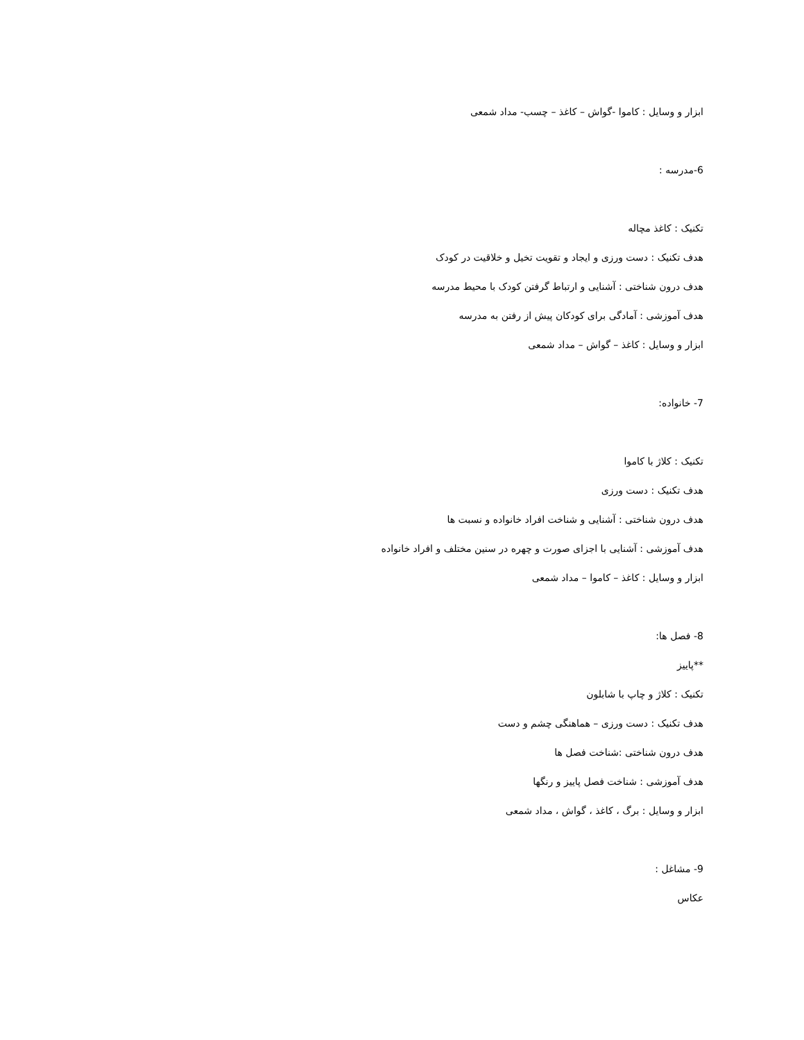ابزار و وسایل : کاموا -گواش – کاغذ – چسب- مداد شمعی
6-مدرسه :
تکنیک : کاغذ مچاله
هدف تکنیک : دست ورزی و ایجاد و تقویت تخیل و خلاقیت در کودک
هدف درون شناختی : آشنایی و ارتباط گرفتن کودک با محیط مدرسه
هدف آموزشی : آمادگی برای کودکان پیش از رفتن به مدرسه
ابزار و وسایل : کاغذ – گواش – مداد شمعی
7- خانواده:
تکنیک : کلاژ با کاموا
هدف تکنیک : دست ورزی
هدف درون شناختی : آشنایی و شناخت افراد خانواده و نسبت ها
هدف آموزشی : آشنایی با اجزای صورت و چهره در سنین مختلف و افراد خانواده
ابزار و وسایل : کاغذ – کاموا – مداد شمعی
8- فصل ها:
**پاییز
تکنیک : کلاژ و چاپ با شابلون
هدف تکنیک : دست ورزی – هماهنگی چشم و دست
هدف درون شناختی :شناخت فصل ها
هدف آموزشی : شناخت فصل پاییز و رنگها
ابزار و وسایل : برگ ، کاغذ ، گواش ، مداد شمعی
9- مشاغل :
عکاس